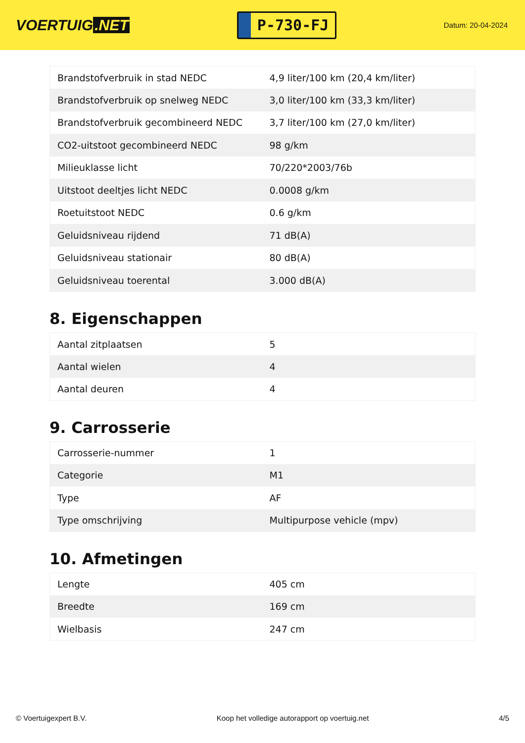VOERTUIG.NET
P-730-FJ
Datum: 20-04-2024
| Brandstofverbruik in stad NEDC | 4,9 liter/100 km (20,4 km/liter) |
| Brandstofverbruik op snelweg NEDC | 3,0 liter/100 km (33,3 km/liter) |
| Brandstofverbruik gecombineerd NEDC | 3,7 liter/100 km (27,0 km/liter) |
| CO2-uitstoot gecombineerd NEDC | 98 g/km |
| Milieuklasse licht | 70/220*2003/76b |
| Uitstoot deeltjes licht NEDC | 0.0008 g/km |
| Roetuitstoot NEDC | 0.6 g/km |
| Geluidsniveau rijdend | 71 dB(A) |
| Geluidsniveau stationair | 80 dB(A) |
| Geluidsniveau toerental | 3.000 dB(A) |
8. Eigenschappen
| Aantal zitplaatsen | 5 |
| Aantal wielen | 4 |
| Aantal deuren | 4 |
9. Carrosserie
| Carrosserie-nummer | 1 |
| Categorie | M1 |
| Type | AF |
| Type omschrijving | Multipurpose vehicle (mpv) |
10. Afmetingen
| Lengte | 405 cm |
| Breedte | 169 cm |
| Wielbasis | 247 cm |
© Voertuigexpert B.V. Koop het volledige autorapport op voertuig.net 4/5